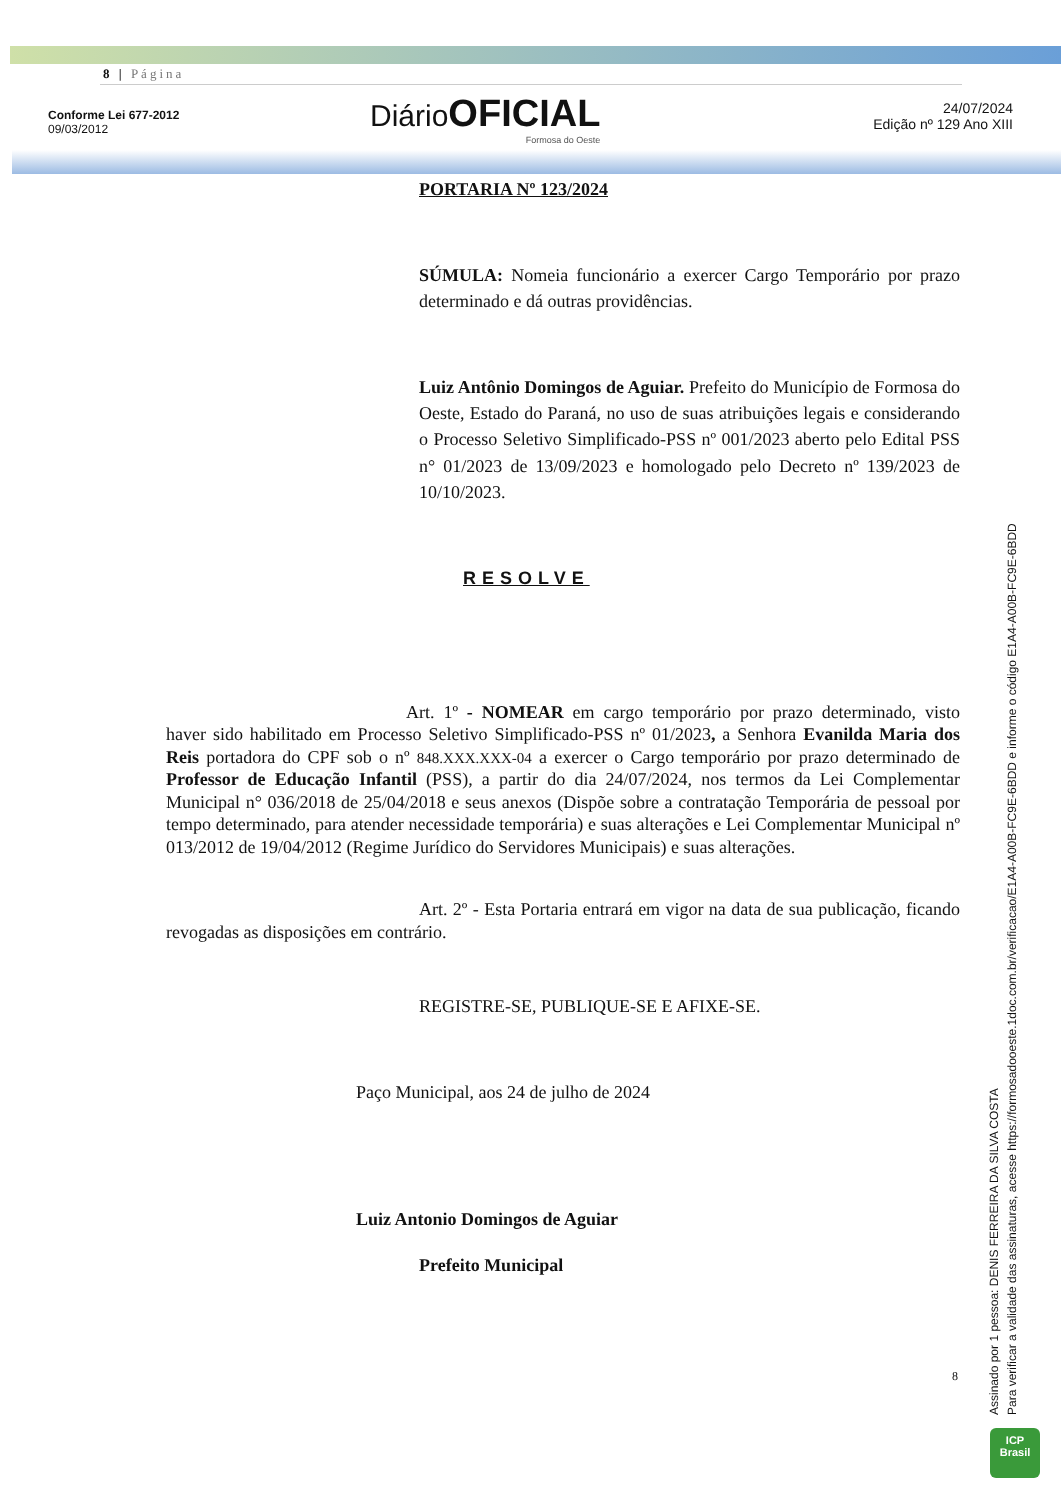8 | Página
Conforme Lei 677-2012
09/03/2012
Diário OFICIAL
Formosa do Oeste
24/07/2024
Edição nº 129 Ano XIII
PORTARIA Nº 123/2024
SÚMULA: Nomeia funcionário a exercer Cargo Temporário por prazo determinado e dá outras providências.
Luiz Antônio Domingos de Aguiar. Prefeito do Município de Formosa do Oeste, Estado do Paraná, no uso de suas atribuições legais e considerando o Processo Seletivo Simplificado-PSS nº 001/2023 aberto pelo Edital PSS n° 01/2023 de 13/09/2023 e homologado pelo Decreto nº 139/2023 de 10/10/2023.
RESOLVE
Art. 1º - NOMEAR em cargo temporário por prazo determinado, visto haver sido habilitado em Processo Seletivo Simplificado-PSS nº 01/2023, a Senhora Evanilda Maria dos Reis portadora do CPF sob o nº 848.XXX.XXX-04 a exercer o Cargo temporário por prazo determinado de Professor de Educação Infantil (PSS), a partir do dia 24/07/2024, nos termos da Lei Complementar Municipal n° 036/2018 de 25/04/2018 e seus anexos (Dispõe sobre a contratação Temporária de pessoal por tempo determinado, para atender necessidade temporária) e suas alterações e Lei Complementar Municipal nº 013/2012 de 19/04/2012 (Regime Jurídico do Servidores Municipais) e suas alterações.
Art. 2º - Esta Portaria entrará em vigor na data de sua publicação, ficando revogadas as disposições em contrário.
REGISTRE-SE, PUBLIQUE-SE E AFIXE-SE.
Paço Municipal, aos 24 de julho de 2024
Luiz Antonio Domingos de Aguiar
Prefeito Municipal
8
Assinado por 1 pessoa: DENIS FERREIRA DA SILVA COSTA
Para verificar a validade das assinaturas, acesse https://formosadooeste.1doc.com.br/verificacao/E1A4-A00B-FC9E-6BDD e informe o código E1A4-A00B-FC9E-6BDD
ICP
Brasil